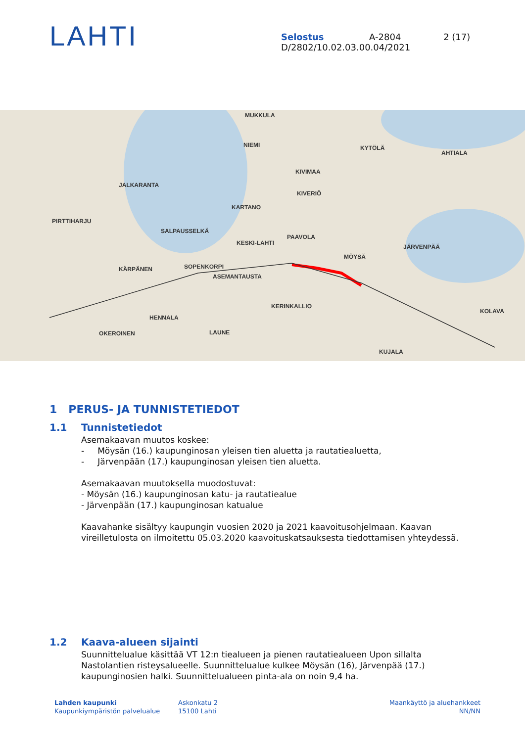LAHTI
Selostus A-2804 2 (17)
D/2802/10.02.03.00.04/2021
MUKKULA
JALKARANTA
PIRTTIHARJU
SALPAUSSELKÄ
KARTANO
PAAVOLA
KESKI-LAHTI
KÄRPÄNEN SOPENKORPI
ASEMANTAUSTA
KERINKALLIO
HENNALA
OKEROINEN LAUNE
MÖYSÄ
JÄRVENPÄÄ
KOLAVA
KUJALA
AHTIALA
KYTÖLÄ
KIVIMAA
KIVERIÖ
NIEMI
1 PERUS- JA TUNNISTETIEDOT
1.1 Tunnistetiedot
Asemakaavan muutos koskee:
- Möysän (16.) kaupunginosan yleisen tien aluetta ja rautatiealuetta,
- Järvenpään (17.) kaupunginosan yleisen tien aluetta.
Asemakaavan muutoksella muodostuvat:
- Möysän (16.) kaupunginosan katu- ja rautatiealue
- Järvenpään (17.) kaupunginosan katualue
Kaavahanke sisältyy kaupungin vuosien 2020 ja 2021 kaavoitusohjelmaan. Kaavan vireilletulosta on ilmoitettu 05.03.2020 kaavoituskatsauksesta tiedottamisen yhteydessä.
1.2 Kaava-alueen sijainti
Suunnittelualue käsittää VT 12:n tiealueen ja pienen rautatiealueen Upon sillalta Nastolantien risteysalueelle. Suunnittelualue kulkee Möysän (16), Järvenpää (17.) kaupunginosien halki. Suunnittelualueen pinta-ala on noin 9,4 ha.
Lahden kaupunki
Kaupunkiympäristön palvelualue
Askonkatu 2
15100 Lahti
Maankäyttö ja aluehankkeet
NN/NN